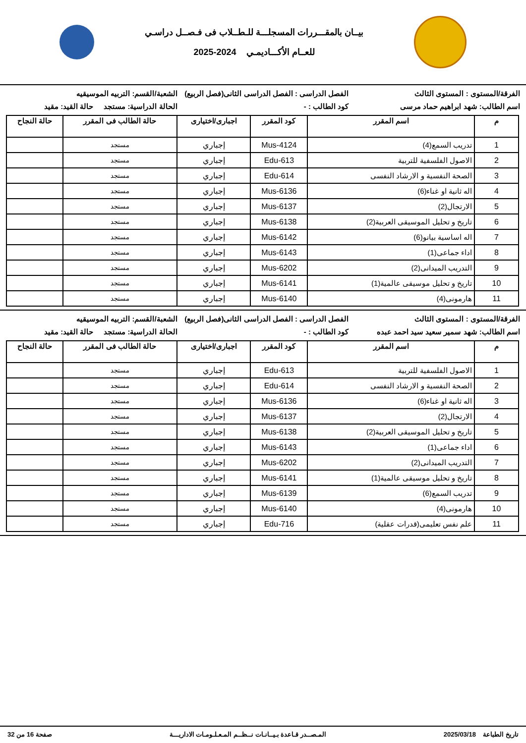بيــان بالمقـــررات المسجلـــة للـطــلاب فى فـصــل دراسـي
للعــام الأكـــاديمـي 2024-2025
الفرقة/المستوى : المستوى الثالث
الفصل الدراسى : الفصل الدراسى الثانى(فصل الربيع)
الشعبة/القسم: التربيه الموسيقيه
اسم الطالب: شهد ابراهيم حماد مرسى
كود الطالب : - الحالة الدراسية: مستجد حالة القيد: مقيد
| م | اسم المقرر | كود المقرر | اجبارى/اختيارى | حالة الطالب فى المقرر | حالة النجاح |
| --- | --- | --- | --- | --- | --- |
| 1 | تدريب السمع(4) | Mus-4124 | إجباري | مستجد | |
| 2 | الاصول الفلسفية للتربية | Edu-613 | إجباري | مستجد | |
| 3 | الصحة النفسية و الارشاد النفسى | Edu-614 | إجباري | مستجد | |
| 4 | اله ثانية او غناء(6) | Mus-6136 | إجباري | مستجد | |
| 5 | الارتجال(2) | Mus-6137 | إجباري | مستجد | |
| 6 | تاريخ و تحليل الموسيقى العربية(2) | Mus-6138 | إجباري | مستجد | |
| 7 | اله اساسية بيانو(6) | Mus-6142 | إجباري | مستجد | |
| 8 | اداء جماعى(1) | Mus-6143 | إجباري | مستجد | |
| 9 | التدريب الميدانى(2) | Mus-6202 | إجباري | مستجد | |
| 10 | تاريخ و تحليل موسيقى عالمية(1) | Mus-6141 | إجباري | مستجد | |
| 11 | هارمونى(4) | Mus-6140 | إجباري | مستجد | |
الفرقة/المستوى : المستوى الثالث
الفصل الدراسى : الفصل الدراسى الثانى(فصل الربيع)
الشعبة/القسم: التربيه الموسيقيه
اسم الطالب: شهد سمير سعيد سيد احمد عبده
كود الطالب : - الحالة الدراسية: مستجد حالة القيد: مقيد
| م | اسم المقرر | كود المقرر | اجبارى/اختيارى | حالة الطالب فى المقرر | حالة النجاح |
| --- | --- | --- | --- | --- | --- |
| 1 | الاصول الفلسفية للتربية | Edu-613 | إجباري | مستجد | |
| 2 | الصحة النفسية و الارشاد النفسى | Edu-614 | إجباري | مستجد | |
| 3 | اله ثانية او غناء(6) | Mus-6136 | إجباري | مستجد | |
| 4 | الارتجال(2) | Mus-6137 | إجباري | مستجد | |
| 5 | تاريخ و تحليل الموسيقى العربية(2) | Mus-6138 | إجباري | مستجد | |
| 6 | اداء جماعى(1) | Mus-6143 | إجباري | مستجد | |
| 7 | التدريب الميدانى(2) | Mus-6202 | إجباري | مستجد | |
| 8 | تاريخ و تحليل موسيقى عالمية(1) | Mus-6141 | إجباري | مستجد | |
| 9 | تدريب السمع(6) | Mus-6139 | إجباري | مستجد | |
| 10 | هارمونى(4) | Mus-6140 | إجباري | مستجد | |
| 11 | علم نفس تعليمى(قدرات عقلية) | Edu-716 | إجباري | مستجد | |
تاريخ الطباعة 2025/03/18 المـصــدر قـاعدة بـيــانـات نــظــم المـعـلـومـات الاداريـــة صفحة 16 من 32